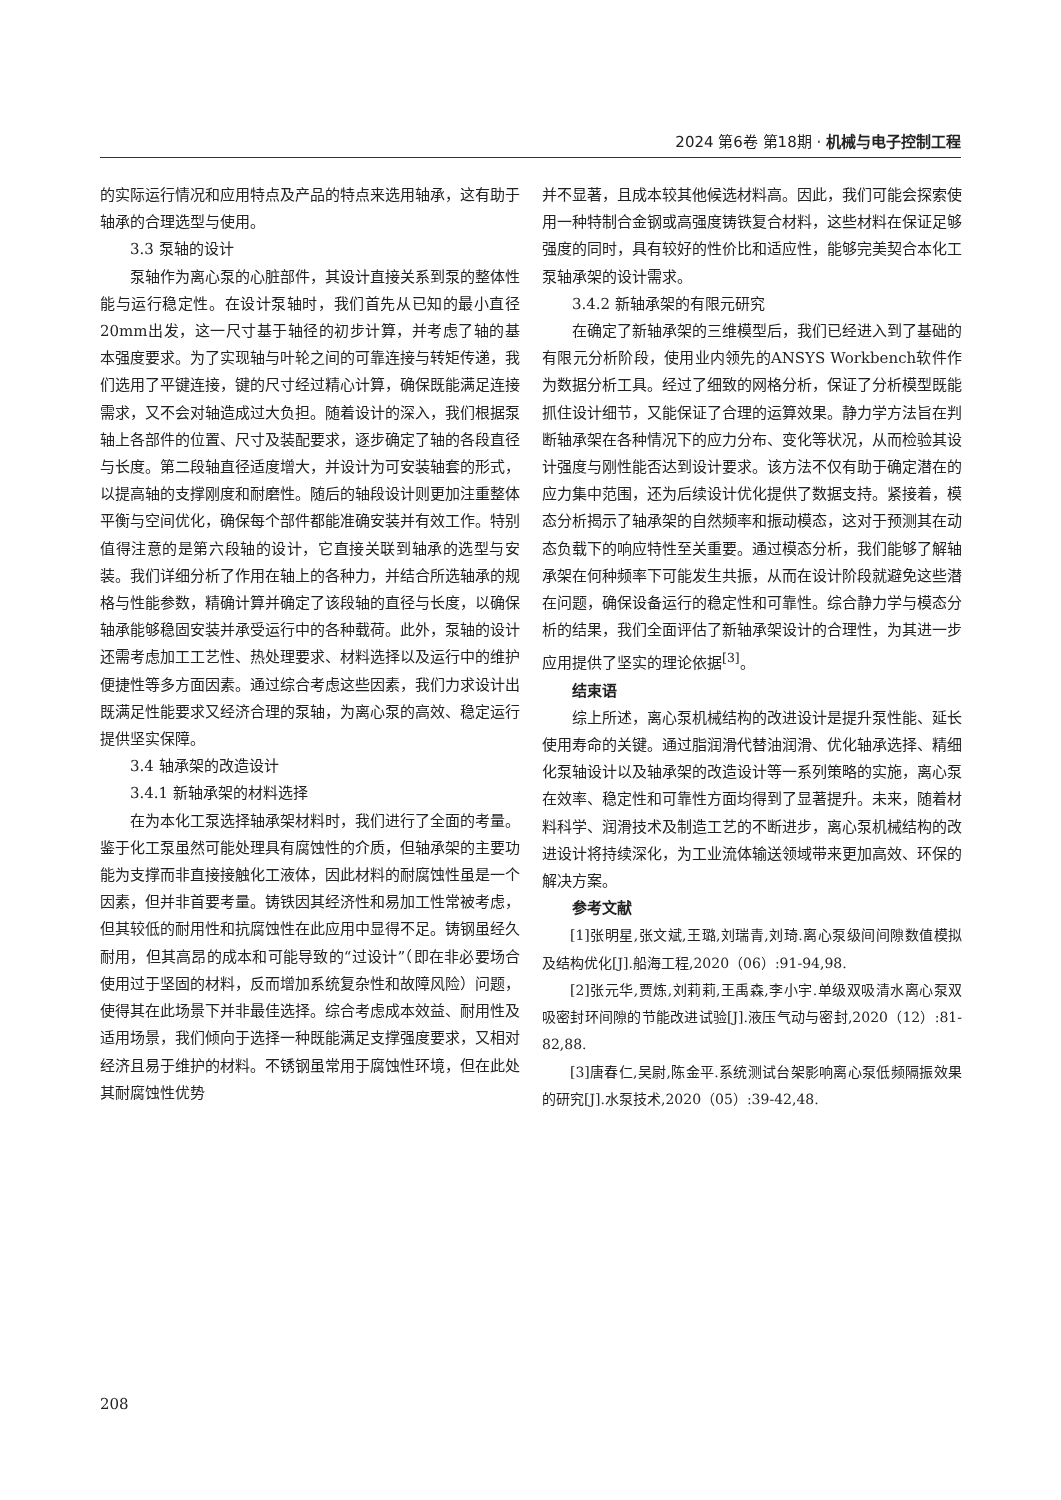2024 第6卷 第18期 · 机械与电子控制工程
的实际运行情况和应用特点及产品的特点来选用轴承，这有助于轴承的合理选型与使用。
3.3 泵轴的设计
泵轴作为离心泵的心脏部件，其设计直接关系到泵的整体性能与运行稳定性。在设计泵轴时，我们首先从已知的最小直径20mm出发，这一尺寸基于轴径的初步计算，并考虑了轴的基本强度要求。为了实现轴与叶轮之间的可靠连接与转矩传递，我们选用了平键连接，键的尺寸经过精心计算，确保既能满足连接需求，又不会对轴造成过大负担。随着设计的深入，我们根据泵轴上各部件的位置、尺寸及装配要求，逐步确定了轴的各段直径与长度。第二段轴直径适度增大，并设计为可安装轴套的形式，以提高轴的支撑刚度和耐磨性。随后的轴段设计则更加注重整体平衡与空间优化，确保每个部件都能准确安装并有效工作。特别值得注意的是第六段轴的设计，它直接关联到轴承的选型与安装。我们详细分析了作用在轴上的各种力，并结合所选轴承的规格与性能参数，精确计算并确定了该段轴的直径与长度，以确保轴承能够稳固安装并承受运行中的各种载荷。此外，泵轴的设计还需考虑加工工艺性、热处理要求、材料选择以及运行中的维护便捷性等多方面因素。通过综合考虑这些因素，我们力求设计出既满足性能要求又经济合理的泵轴，为离心泵的高效、稳定运行提供坚实保障。
3.4 轴承架的改造设计
3.4.1 新轴承架的材料选择
在为本化工泵选择轴承架材料时，我们进行了全面的考量。鉴于化工泵虽然可能处理具有腐蚀性的介质，但轴承架的主要功能为支撑而非直接接触化工液体，因此材料的耐腐蚀性虽是一个因素，但并非首要考量。铸铁因其经济性和易加工性常被考虑，但其较低的耐用性和抗腐蚀性在此应用中显得不足。铸钢虽经久耐用，但其高昂的成本和可能导致的“过设计”（即在非必要场合使用过于坚固的材料，反而增加系统复杂性和故障风险）问题，使得其在此场景下并非最佳选择。综合考虑成本效益、耐用性及适用场景，我们倾向于选择一种既能满足支撑强度要求，又相对经济且易于维护的材料。不锈钢虽常用于腐蚀性环境，但在此处其耐腐蚀性优势
并不显著，且成本较其他候选材料高。因此，我们可能会探索使用一种特制合金钢或高强度铸铁复合材料，这些材料在保证足够强度的同时，具有较好的性价比和适应性，能够完美契合本化工泵轴承架的设计需求。
3.4.2 新轴承架的有限元研究
在确定了新轴承架的三维模型后，我们已经进入到了基础的有限元分析阶段，使用业内领先的ANSYS Workbench软件作为数据分析工具。经过了细致的网格分析，保证了分析模型既能抓住设计细节，又能保证了合理的运算效果。静力学方法旨在判断轴承架在各种情况下的应力分布、变化等状况，从而检验其设计强度与刚性能否达到设计要求。该方法不仅有助于确定潜在的应力集中范围，还为后续设计优化提供了数据支持。紧接着，模态分析揭示了轴承架的自然频率和振动模态，这对于预测其在动态负载下的响应特性至关重要。通过模态分析，我们能够了解轴承架在何种频率下可能发生共振，从而在设计阶段就避免这些潜在问题，确保设备运行的稳定性和可靠性。综合静力学与模态分析的结果，我们全面评估了新轴承架设计的合理性，为其进一步应用提供了坚实的理论依据<sup>[3]</sup>。
结束语
综上所述，离心泵机械结构的改进设计是提升泵性能、延长使用寿命的关键。通过脂润滑代替油润滑、优化轴承选择、精细化泵轴设计以及轴承架的改造设计等一系列策略的实施，离心泵在效率、稳定性和可靠性方面均得到了显著提升。未来，随着材料科学、润滑技术及制造工艺的不断进步，离心泵机械结构的改进设计将持续深化，为工业流体输送领域带来更加高效、环保的解决方案。
参考文献
[1]张明星,张文斌,王璐,刘瑞青,刘琦.离心泵级间间隙数值模拟及结构优化[J].船海工程,2020（06）:91-94,98.
[2]张元华,贾炼,刘莉莉,王禹森,李小宇.单级双吸清水离心泵双吸密封环间隙的节能改进试验[J].液压气动与密封,2020（12）:81-82,88.
[3]唐春仁,吴尉,陈金平.系统测试台架影响离心泵低频隔振效果的研究[J].水泵技术,2020（05）:39-42,48.
208